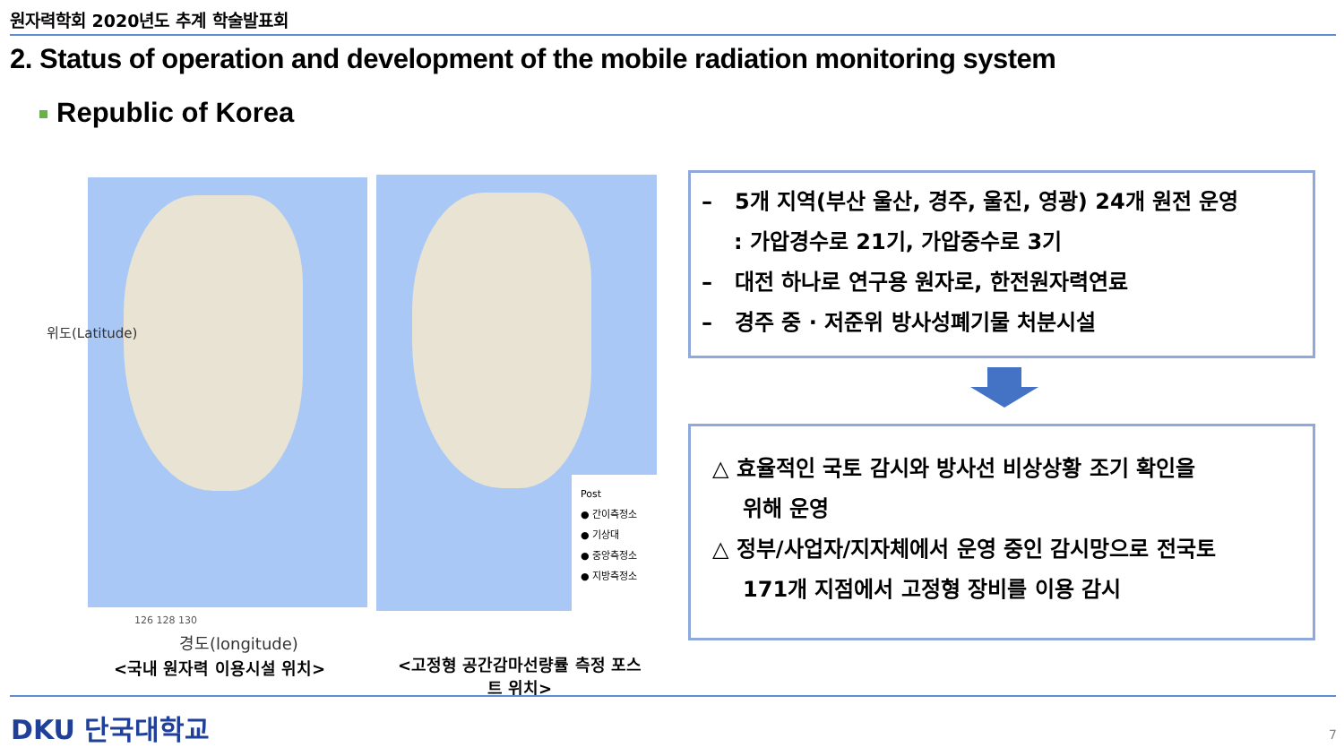원자력학회 2020년도 추계 학술발표회
2. Status of operation and development of the mobile radiation monitoring system
Republic of Korea
위도(Latitude)
126 128 130
경도(longitude)
<국내 원자력 이용시설 위치>
Post
● 간이측정소
● 기상대
● 중앙측정소
● 지방측정소
<고정형 공간감마선량률 측정 포스트 위치>
– 5개 지역(부산 울산, 경주, 울진, 영광) 24개 원전 운영
: 가압경수로 21기, 가압중수로 3기
– 대전 하나로 연구용 원자로, 한전원자력연료
– 경주 중 · 저준위 방사성폐기물 처분시설
△ 효율적인 국토 감시와 방사선 비상상황 조기 확인을
위해 운영
△ 정부/사업자/지자체에서 운영 중인 감시망으로 전국토
171개 지점에서 고정형 장비를 이용 감시
DKU 단국대학교 7